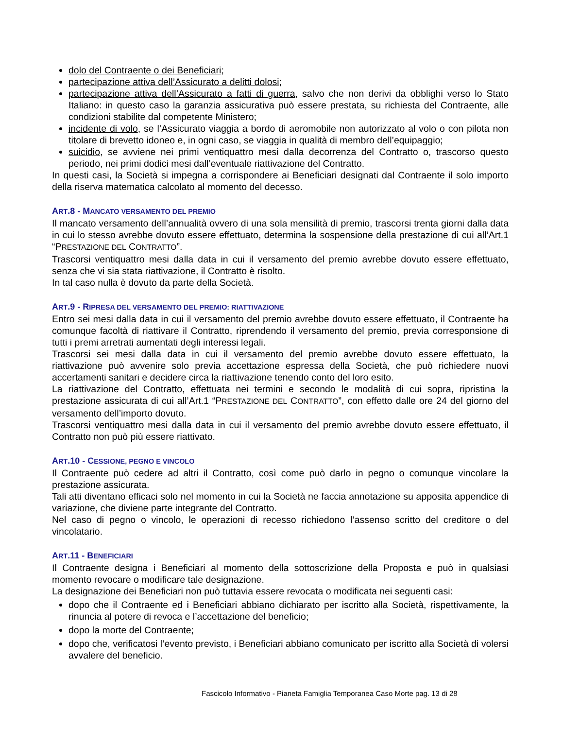dolo del Contraente o dei Beneficiari;
partecipazione attiva dell’Assicurato a delitti dolosi;
partecipazione attiva dell’Assicurato a fatti di guerra, salvo che non derivi da obblighi verso lo Stato Italiano: in questo caso la garanzia assicurativa può essere prestata, su richiesta del Contraente, alle condizioni stabilite dal competente Ministero;
incidente di volo, se l’Assicurato viaggia a bordo di aeromobile non autorizzato al volo o con pilota non titolare di brevetto idoneo e, in ogni caso, se viaggia in qualità di membro dell’equipaggio;
suicidio, se avviene nei primi ventiquattro mesi dalla decorrenza del Contratto o, trascorso questo periodo, nei primi dodici mesi dall’eventuale riattivazione del Contratto.
In questi casi, la Società si impegna a corrispondere ai Beneficiari designati dal Contraente il solo importo della riserva matematica calcolato al momento del decesso.
ART.8 - MANCATO VERSAMENTO DEL PREMIO
Il mancato versamento dell’annualità ovvero di una sola mensilità di premio, trascorsi trenta giorni dalla data in cui lo stesso avrebbe dovuto essere effettuato, determina la sospensione della prestazione di cui all’Art.1 “PRESTAZIONE DEL CONTRATTO”.
Trascorsi ventiquattro mesi dalla data in cui il versamento del premio avrebbe dovuto essere effettuato, senza che vi sia stata riattivazione, il Contratto è risolto.
In tal caso nulla è dovuto da parte della Società.
ART.9 - RIPRESA DEL VERSAMENTO DEL PREMIO: RIATTIVAZIONE
Entro sei mesi dalla data in cui il versamento del premio avrebbe dovuto essere effettuato, il Contraente ha comunque facoltà di riattivare il Contratto, riprendendo il versamento del premio, previa corresponsione di tutti i premi arretrati aumentati degli interessi legali.
Trascorsi sei mesi dalla data in cui il versamento del premio avrebbe dovuto essere effettuato, la riattivazione può avvenire solo previa accettazione espressa della Società, che può richiedere nuovi accertamenti sanitari e decidere circa la riattivazione tenendo conto del loro esito.
La riattivazione del Contratto, effettuata nei termini e secondo le modalità di cui sopra, ripristina la prestazione assicurata di cui all’Art.1 “PRESTAZIONE DEL CONTRATTO”, con effetto dalle ore 24 del giorno del versamento dell’importo dovuto.
Trascorsi ventiquattro mesi dalla data in cui il versamento del premio avrebbe dovuto essere effettuato, il Contratto non può più essere riattivato.
ART.10 - CESSIONE, PEGNO E VINCOLO
Il Contraente può cedere ad altri il Contratto, così come può darlo in pegno o comunque vincolare la prestazione assicurata.
Tali atti diventano efficaci solo nel momento in cui la Società ne faccia annotazione su apposita appendice di variazione, che diviene parte integrante del Contratto.
Nel caso di pegno o vincolo, le operazioni di recesso richiedono l’assenso scritto del creditore o del vincolatario.
ART.11 - BENEFICIARI
Il Contraente designa i Beneficiari al momento della sottoscrizione della Proposta e può in qualsiasi momento revocare o modificare tale designazione.
La designazione dei Beneficiari non può tuttavia essere revocata o modificata nei seguenti casi:
dopo che il Contraente ed i Beneficiari abbiano dichiarato per iscritto alla Società, rispettivamente, la rinuncia al potere di revoca e l’accettazione del beneficio;
dopo la morte del Contraente;
dopo che, verificatosi l’evento previsto, i Beneficiari abbiano comunicato per iscritto alla Società di volersi avvalere del beneficio.
Fascicolo Informativo - Pianeta Famiglia Temporanea Caso Morte pag. 13 di 28